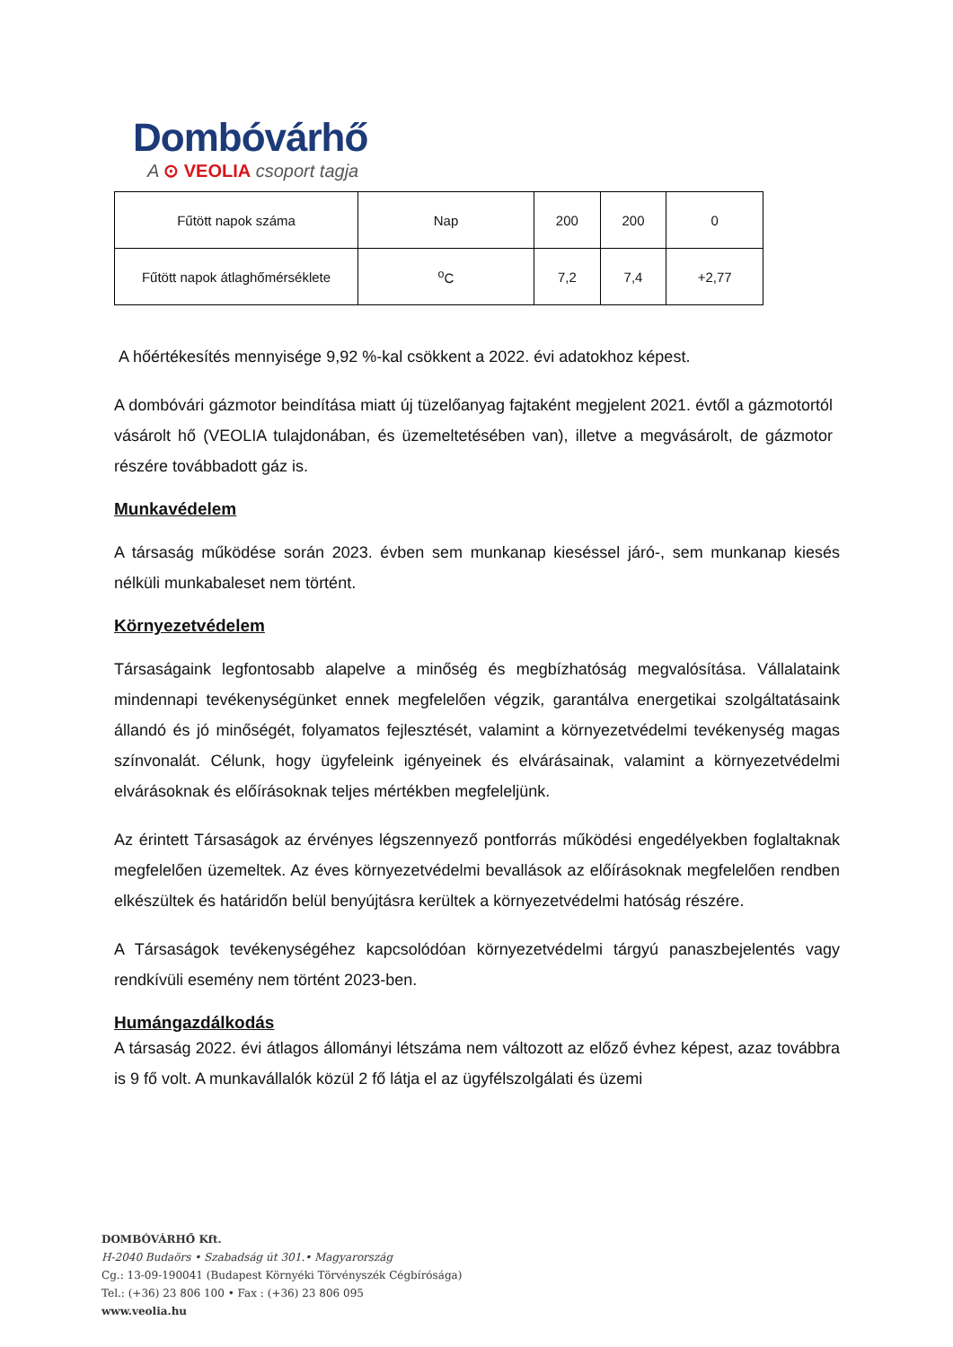Dombóvárhő
A ⊙ VEOLIA csoport tagja
| Fűtött napok száma | Nap | 200 | 200 | 0 |
| Fűtött napok átlaghőmérséklete | <sup>o</sup> C | 7,2 | 7,4 | +2,77 |
A hőértékesítés mennyisége 9,92 %-kal csökkent a 2022. évi adatokhoz képest.
A dombóvári gázmotor beindítása miatt új tüzelőanyag fajtaként megjelent 2021. évtől a gázmotortól vásárolt hő (VEOLIA tulajdonában, és üzemeltetésében van), illetve a megvásárolt, de gázmotor részére továbbadott gáz is.
Munkavédelem
A társaság működése során 2023. évben sem munkanap kieséssel járó-, sem munkanap kiesés nélküli munkabaleset nem történt.
Környezetvédelem
Társaságaink legfontosabb alapelve a minőség és megbízhatóság megvalósítása. Vállalataink mindennapi tevékenységünket ennek megfelelően végzik, garantálva energetikai szolgáltatásaink állandó és jó minőségét, folyamatos fejlesztését, valamint a környezetvédelmi tevékenység magas színvonalát. Célunk, hogy ügyfeleink igényeinek és elvárásainak, valamint a környezetvédelmi elvárásoknak és előírásoknak teljes mértékben megfeleljünk.
Az érintett Társaságok az érvényes légszennyező pontforrás működési engedélyekben foglaltaknak megfelelően üzemeltek. Az éves környezetvédelmi bevallások az előírásoknak megfelelően rendben elkészültek és határidőn belül benyújtásra kerültek a környezetvédelmi hatóság részére.
A Társaságok tevékenységéhez kapcsolódóan környezetvédelmi tárgyú panaszbejelentés vagy rendkívüli esemény nem történt 2023-ben.
Humángazdálkodás
A társaság 2022. évi átlagos állományi létszáma nem változott az előző évhez képest, azaz továbbra is 9 fő volt. A munkavállalók közül 2 fő látja el az ügyfélszolgálati és üzemi
DOMBÓVÁRHŐ Kft.
H-2040 Budaörs • Szabadság út 301.• Magyarország
Cg.: 13-09-190041 (Budapest Környéki Törvényszék Cégbírósága)
Tel.: (+36) 23 806 100 • Fax : (+36) 23 806 095
www.veolia.hu